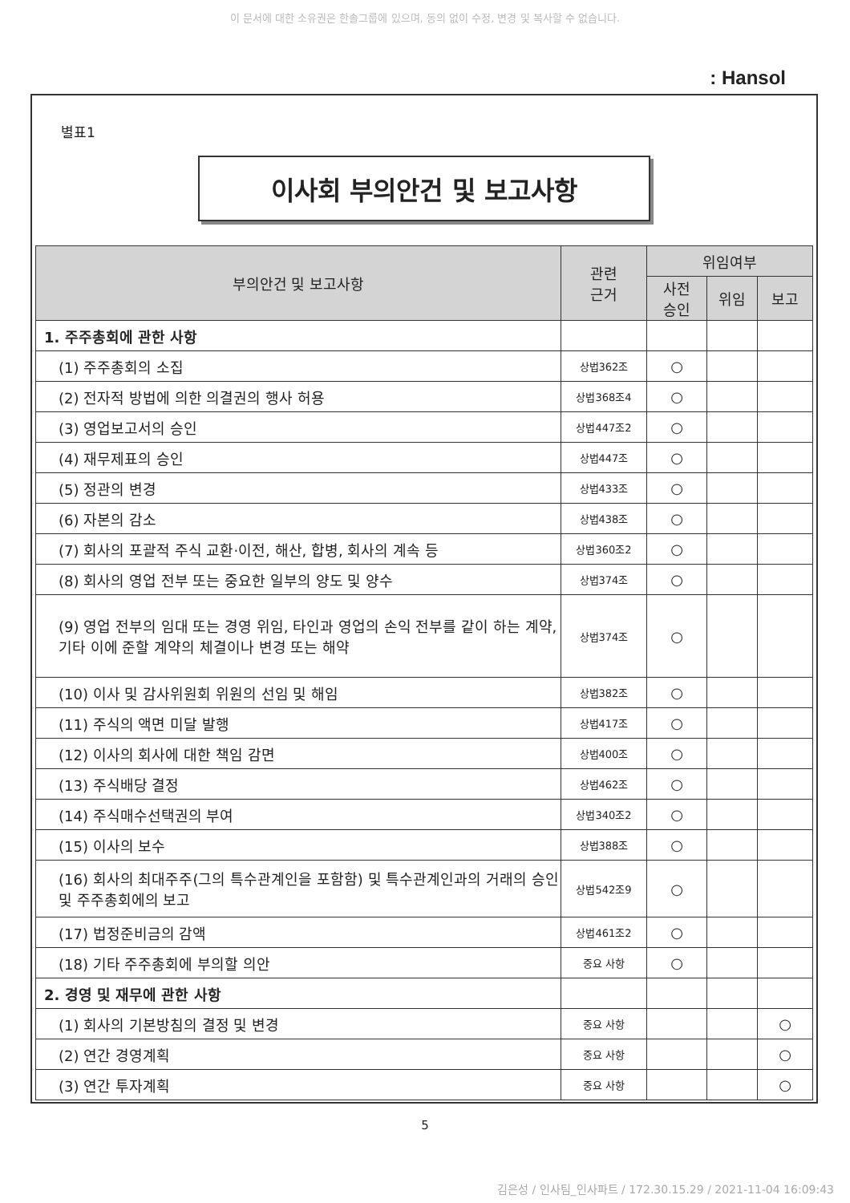이 문서에 대한 소유권은 한솔그룹에 있으며, 동의 없이 수정, 변경 및 복사할 수 없습니다.
: Hansol
별표1
이사회 부의안건 및 보고사항
| 부의안건 및 보고사항 | 관련 근거 | 위임여부 | | |
| --- | --- | --- | --- | --- |
| | | 사전 승인 | 위임 | 보고 |
| 1. 주주총회에 관한 사항 | | | | |
| (1) 주주총회의 소집 | 상법362조 | ○ | | |
| (2) 전자적 방법에 의한 의결권의 행사 허용 | 상법368조4 | ○ | | |
| (3) 영업보고서의 승인 | 상법447조2 | ○ | | |
| (4) 재무제표의 승인 | 상법447조 | ○ | | |
| (5) 정관의 변경 | 상법433조 | ○ | | |
| (6) 자본의 감소 | 상법438조 | ○ | | |
| (7) 회사의 포괄적 주식 교환·이전, 해산, 합병, 회사의 계속 등 | 상법360조2 | ○ | | |
| (8) 회사의 영업 전부 또는 중요한 일부의 양도 및 양수 | 상법374조 | ○ | | |
| (9) 영업 전부의 임대 또는 경영 위임, 타인과 영업의 손익 전부를 같이 하는 계약, 기타 이에 준할 계약의 체결이나 변경 또는 해약 | 상법374조 | ○ | | |
| (10) 이사 및 감사위원회 위원의 선임 및 해임 | 상법382조 | ○ | | |
| (11) 주식의 액면 미달 발행 | 상법417조 | ○ | | |
| (12) 이사의 회사에 대한 책임 감면 | 상법400조 | ○ | | |
| (13) 주식배당 결정 | 상법462조 | ○ | | |
| (14) 주식매수선택권의 부여 | 상법340조2 | ○ | | |
| (15) 이사의 보수 | 상법388조 | ○ | | |
| (16) 회사의 최대주주(그의 특수관계인을 포함함) 및 특수관계인과의 거래의 승인 및 주주총회에의 보고 | 상법542조9 | ○ | | |
| (17) 법정준비금의 감액 | 상법461조2 | ○ | | |
| (18) 기타 주주총회에 부의할 의안 | 중요 사항 | ○ | | |
| 2. 경영 및 재무에 관한 사항 | | | | |
| (1) 회사의 기본방침의 결정 및 변경 | 중요 사항 | | | ○ |
| (2) 연간 경영계획 | 중요 사항 | | | ○ |
| (3) 연간 투자계획 | 중요 사항 | | | ○ |
5
김은성 / 인사팀_인사파트 / 172.30.15.29 / 2021-11-04 16:09:43